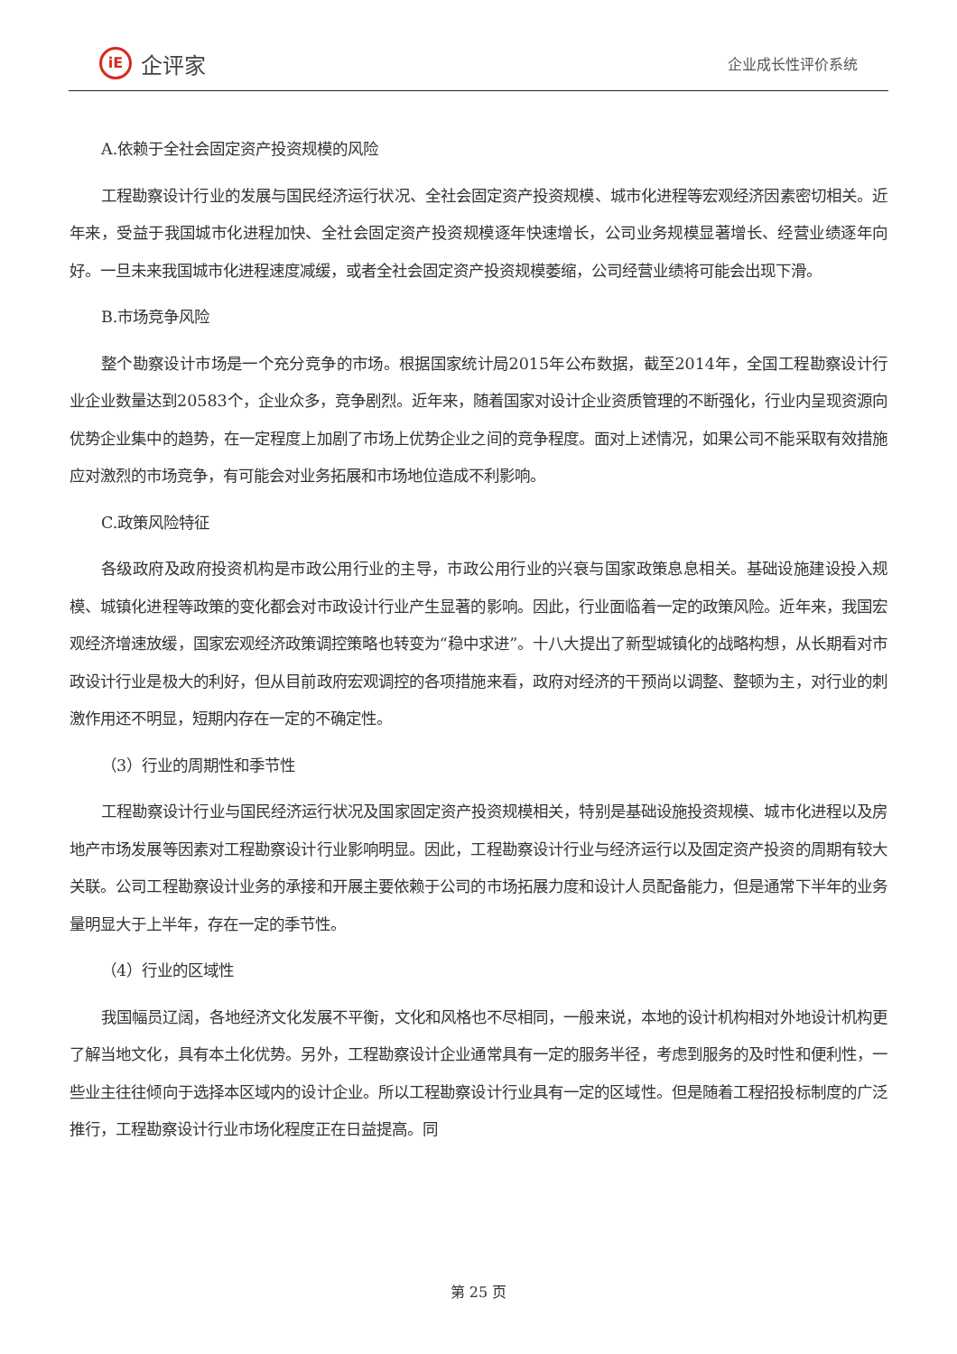iE
企评家
企业成长性评价系统
A.依赖于全社会固定资产投资规模的风险
工程勘察设计行业的发展与国民经济运行状况、全社会固定资产投资规模、城市化进程等宏观经济因素密切相关。近年来，受益于我国城市化进程加快、全社会固定资产投资规模逐年快速增长，公司业务规模显著增长、经营业绩逐年向好。一旦未来我国城市化进程速度减缓，或者全社会固定资产投资规模萎缩，公司经营业绩将可能会出现下滑。
B.市场竞争风险
整个勘察设计市场是一个充分竞争的市场。根据国家统计局2015年公布数据，截至2014年，全国工程勘察设计行业企业数量达到20583个，企业众多，竞争剧烈。近年来，随着国家对设计企业资质管理的不断强化，行业内呈现资源向优势企业集中的趋势，在一定程度上加剧了市场上优势企业之间的竞争程度。面对上述情况，如果公司不能采取有效措施应对激烈的市场竞争，有可能会对业务拓展和市场地位造成不利影响。
C.政策风险特征
各级政府及政府投资机构是市政公用行业的主导，市政公用行业的兴衰与国家政策息息相关。基础设施建设投入规模、城镇化进程等政策的变化都会对市政设计行业产生显著的影响。因此，行业面临着一定的政策风险。近年来，我国宏观经济增速放缓，国家宏观经济政策调控策略也转变为“稳中求进”。十八大提出了新型城镇化的战略构想，从长期看对市政设计行业是极大的利好，但从目前政府宏观调控的各项措施来看，政府对经济的干预尚以调整、整顿为主，对行业的刺激作用还不明显，短期内存在一定的不确定性。
（3）行业的周期性和季节性
工程勘察设计行业与国民经济运行状况及国家固定资产投资规模相关，特别是基础设施投资规模、城市化进程以及房地产市场发展等因素对工程勘察设计行业影响明显。因此，工程勘察设计行业与经济运行以及固定资产投资的周期有较大关联。公司工程勘察设计业务的承接和开展主要依赖于公司的市场拓展力度和设计人员配备能力，但是通常下半年的业务量明显大于上半年，存在一定的季节性。
（4）行业的区域性
我国幅员辽阔，各地经济文化发展不平衡，文化和风格也不尽相同，一般来说，本地的设计机构相对外地设计机构更了解当地文化，具有本土化优势。另外，工程勘察设计企业通常具有一定的服务半径，考虑到服务的及时性和便利性，一些业主往往倾向于选择本区域内的设计企业。所以工程勘察设计行业具有一定的区域性。但是随着工程招投标制度的广泛推行，工程勘察设计行业市场化程度正在日益提高。同
第 25 页